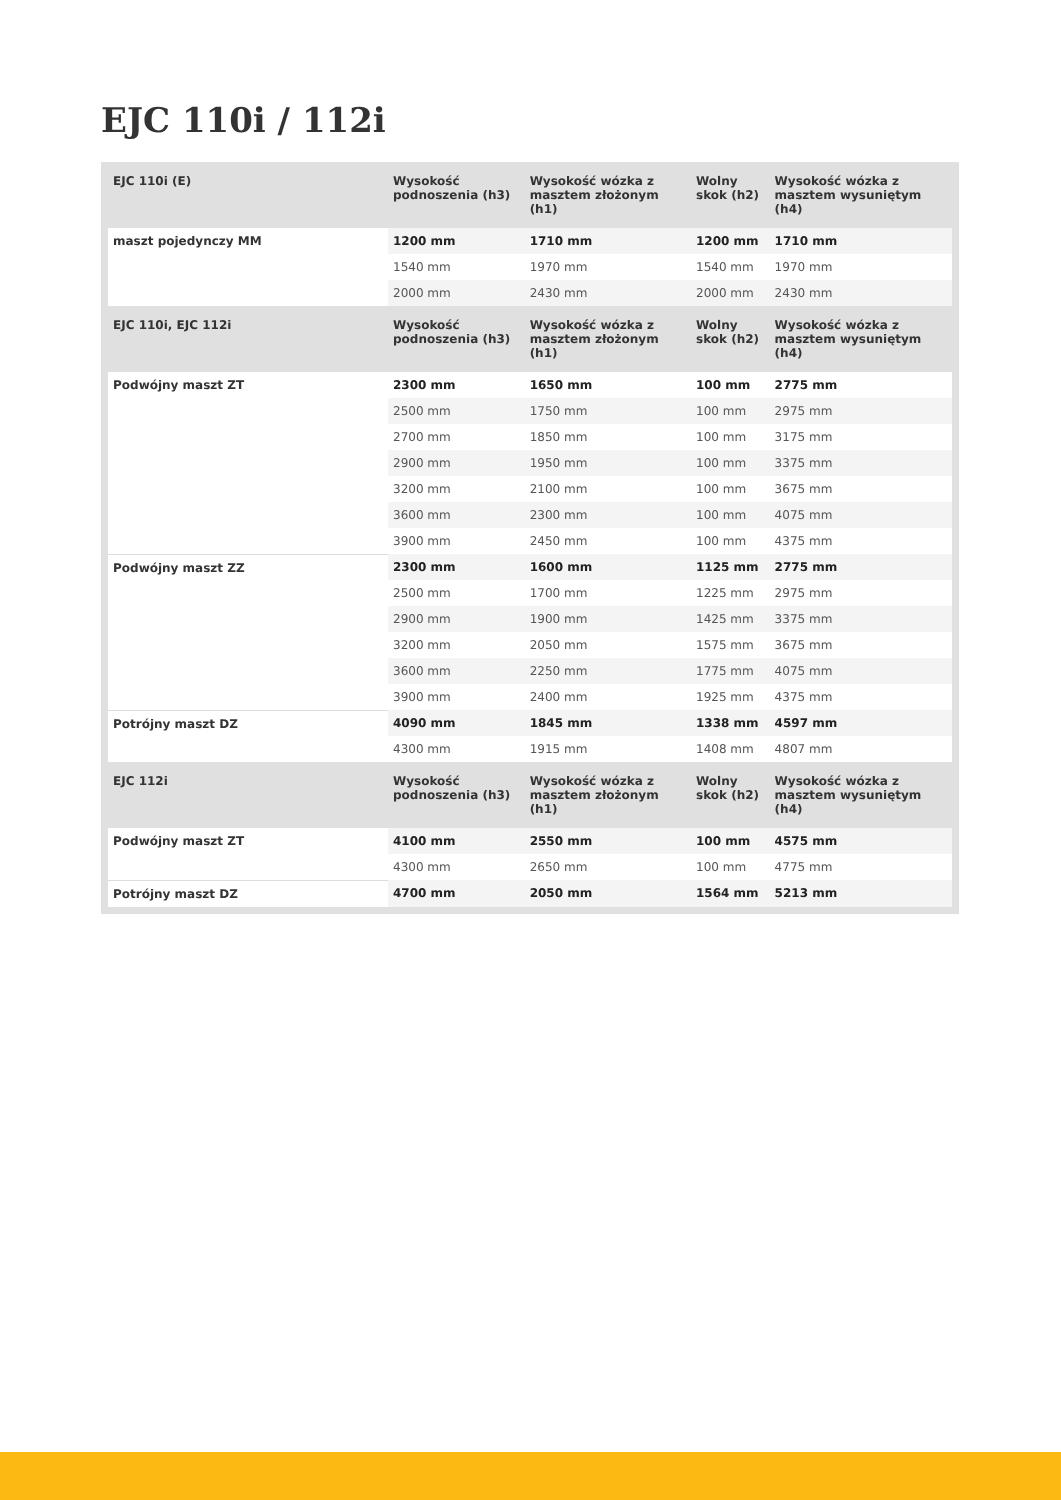EJC 110i / 112i
| EJC 110i (E) | Wysokość podnoszenia (h3) | Wysokość wózka z masztem złożonym (h1) | Wolny skok (h2) | Wysokość wózka z masztem wysuniętym (h4) |
| --- | --- | --- | --- | --- |
| maszt pojedynczy MM | 1200 mm | 1710 mm | 1200 mm | 1710 mm |
| | 1540 mm | 1970 mm | 1540 mm | 1970 mm |
| | 2000 mm | 2430 mm | 2000 mm | 2430 mm |
| EJC 110i, EJC 112i | Wysokość podnoszenia (h3) | Wysokość wózka z masztem złożonym (h1) | Wolny skok (h2) | Wysokość wózka z masztem wysuniętym (h4) |
| Podwójny maszt ZT | 2300 mm | 1650 mm | 100 mm | 2775 mm |
| | 2500 mm | 1750 mm | 100 mm | 2975 mm |
| | 2700 mm | 1850 mm | 100 mm | 3175 mm |
| | 2900 mm | 1950 mm | 100 mm | 3375 mm |
| | 3200 mm | 2100 mm | 100 mm | 3675 mm |
| | 3600 mm | 2300 mm | 100 mm | 4075 mm |
| | 3900 mm | 2450 mm | 100 mm | 4375 mm |
| Podwójny maszt ZZ | 2300 mm | 1600 mm | 1125 mm | 2775 mm |
| | 2500 mm | 1700 mm | 1225 mm | 2975 mm |
| | 2900 mm | 1900 mm | 1425 mm | 3375 mm |
| | 3200 mm | 2050 mm | 1575 mm | 3675 mm |
| | 3600 mm | 2250 mm | 1775 mm | 4075 mm |
| | 3900 mm | 2400 mm | 1925 mm | 4375 mm |
| Potrójny maszt DZ | 4090 mm | 1845 mm | 1338 mm | 4597 mm |
| | 4300 mm | 1915 mm | 1408 mm | 4807 mm |
| EJC 112i | Wysokość podnoszenia (h3) | Wysokość wózka z masztem złożonym (h1) | Wolny skok (h2) | Wysokość wózka z masztem wysuniętym (h4) |
| Podwójny maszt ZT | 4100 mm | 2550 mm | 100 mm | 4575 mm |
| | 4300 mm | 2650 mm | 100 mm | 4775 mm |
| Potrójny maszt DZ | 4700 mm | 2050 mm | 1564 mm | 5213 mm |